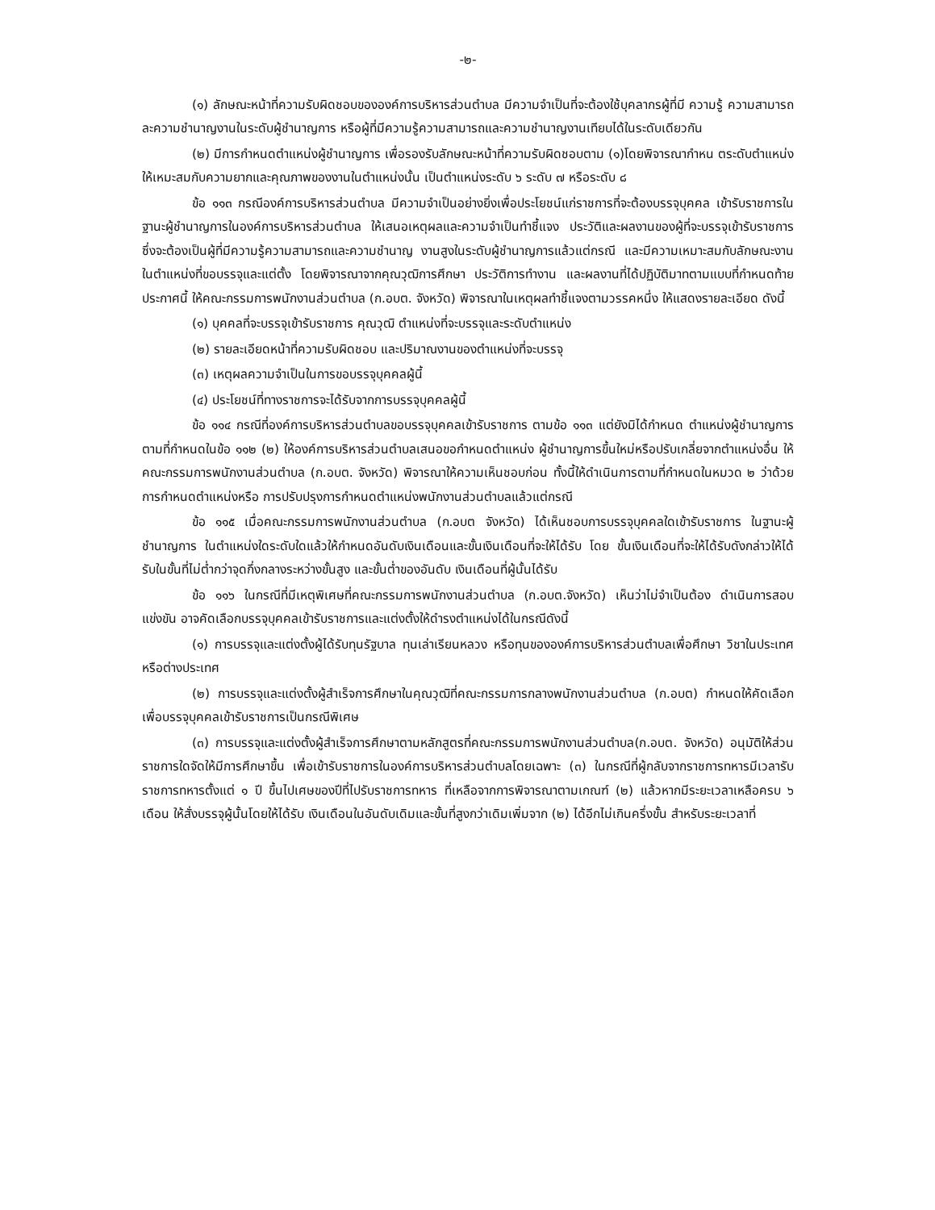-๒-
(๑) ลักษณะหน้าที่ความรับผิดชอบขององค์การบริหารส่วนตำบล มีความจำเป็นที่จะต้องใช้บุคลากรผู้ที่มี ความรู้ ความสามารถละความชำนาญงานในระดับผู้ชำนาญการ หรือผู้ที่มีความรู้ความสามารถและความชำนาญงานเทียบได้ในระดับเดียวกัน
(๒) มีการกำหนดตำแหน่งผู้ชำนาญการ เพื่อรองรับลักษณะหน้าที่ความรับผิดชอบตาม (๑)โดยพิจารณากำหน ตระดับตำแหน่งให้เหมะสมกับความยากและคุณภาพของงานในตำแหน่งนั้น เป็นตำแหน่งระดับ ๖ ระดับ ๗ หรือระดับ ๘
ข้อ ๑๑๓ กรณีองค์การบริหารส่วนตำบล มีความจำเป็นอย่างยิ่งเพื่อประโยชน์แก่ราชการที่จะต้องบรรจุบุคคล เข้ารับราชการในฐานะผู้ชำนาญการในองค์การบริหารส่วนตำบล ให้เสนอเหตุผลและความจำเป็นทำชี้แจง ประวัติและผลงานของผู้ที่จะบรรจุเข้ารับราชการ ซึ่งจะต้องเป็นผู้ที่มีความรู้ความสามารถและความชำนาญ งานสูงในระดับผู้ชำนาญการแล้วแต่กรณี และมีความเหมาะสมกับลักษณะงานในตำแหน่งที่ขอบรรจุและแต่ตั้ง โดยพิจารณาจากคุณวุฒิการศึกษา ประวัติการทำงาน และผลงานที่ได้ปฏิบัติมาทตามแบบที่กำหนดท้าย ประกาศนี้ ให้คณะกรรมการพนักงานส่วนตำบล (ก.อบต. จังหวัด) พิจารณาในเหตุผลทำชี้แจงตามวรรคหนึ่ง ให้แสดงรายละเอียด ดังนี้
(๑) บุคคลที่จะบรรจุเข้ารับราชการ คุณวุฒิ ตำแหน่งที่จะบรรจุและระดับตำแหน่ง
(๒) รายละเอียดหน้าที่ความรับผิดชอบ และปริมาณงานของตำแหน่งที่จะบรรจุ
(๓) เหตุผลความจำเป็นในการขอบรรจุบุคคลผู้นี้
(๔) ประโยชน์ที่ทางราชการจะได้รับจากการบรรจุบุคคลผู้นี้
ข้อ ๑๑๔ กรณีที่องค์การบริหารส่วนตำบลขอบรรจุบุคคลเข้ารับราชการ ตามข้อ ๑๑๓ แต่ยังมิได้กำหนด ตำแหน่งผู้ชำนาญการตามที่กำหนดในข้อ ๑๑๒ (๒) ให้องค์การบริหารส่วนตำบลเสนอขอกำหนดตำแหน่ง ผู้ชำนาญการขึ้นใหม่หรือปรับเกลี่ยจากตำแหน่งอื่น ให้คณะกรรมการพนักงานส่วนตำบล (ก.อบต. จังหวัด) พิจารณาให้ความเห็นชอบก่อน ทั้งนี้ให้ดำเนินการตามที่กำหนดในหมวด ๒ ว่าด้วยการกำหนดตำแหน่งหรือ การปรับปรุงการกำหนดตำแหน่งพนักงานส่วนตำบลแล้วแต่กรณี
ข้อ ๑๑๕ เมื่อคณะกรรมการพนักงานส่วนตำบล (ก.อบต จังหวัด) ได้เห็นชอบการบรรจุบุคคลใดเข้ารับราชการ ในฐานะผู้ชำนาญการ ในตำแหน่งใดระดับใดแล้วให้กำหนดอันดับเงินเดือนและขั้นเงินเดือนที่จะให้ได้รับ โดย ขั้นเงินเดือนที่จะให้ได้รับดังกล่าวให้ได้รับในขั้นที่ไม่ต่ำกว่าจุดกึ่งกลางระหว่างขั้นสูง และขั้นต่ำของอันดับ เงินเดือนที่ผู้นั้นได้รับ
ข้อ ๑๑๖ ในกรณีที่มีเหตุพิเศษที่คณะกรรมการพนักงานส่วนตำบล (ก.อบต.จังหวัด) เห็นว่าไม่จำเป็นต้อง ดำเนินการสอบแข่งขัน อาจคัดเลือกบรรจุบุคคลเข้ารับราชการและแต่งตั้งให้ดำรงตำแหน่งได้ในกรณีดังนี้
(๑) การบรรจุและแต่งตั้งผู้ได้รับทุนรัฐบาล ทุนเล่าเรียนหลวง หรือทุนขององค์การบริหารส่วนตำบลเพื่อศึกษา วิชาในประเทศหรือต่างประเทศ
(๒) การบรรจุและแต่งตั้งผู้สำเร็จการศึกษาในคุณวุฒิที่คณะกรรมการกลางพนักงานส่วนตำบล (ก.อบต) กำหนดให้คัดเลือก เพื่อบรรจุบุคคลเข้ารับราชการเป็นกรณีพิเศษ
(๓) การบรรจุและแต่งตั้งผู้สำเร็จการศึกษาตามหลักสูตรที่คณะกรรมการพนักงานส่วนตำบล(ก.อบต. จังหวัด) อนุมัติให้ส่วนราชการใดจัดให้มีการศึกษาขึ้น เพื่อเข้ารับราชการในองค์การบริหารส่วนตำบลโดยเฉพาะ (๓) ในกรณีที่ผู้กลับจากราชการทหารมีเวลารับราชการทหารตั้งแต่ ๑ ปี ขึ้นไปเศษของปีที่ไปรับราชการทหาร ที่เหลือจากการพิจารณาตามเกณฑ์ (๒) แล้วหากมีระยะเวลาเหลือครบ ๖ เดือน ให้สั่งบรรจุผู้นั้นโดยให้ได้รับ เงินเดือนในอันดับเดิมและขั้นที่สูงกว่าเดิมเพิ่มจาก (๒) ได้อีกไม่เกินครึ่งขั้น สำหรับระยะเวลาที่